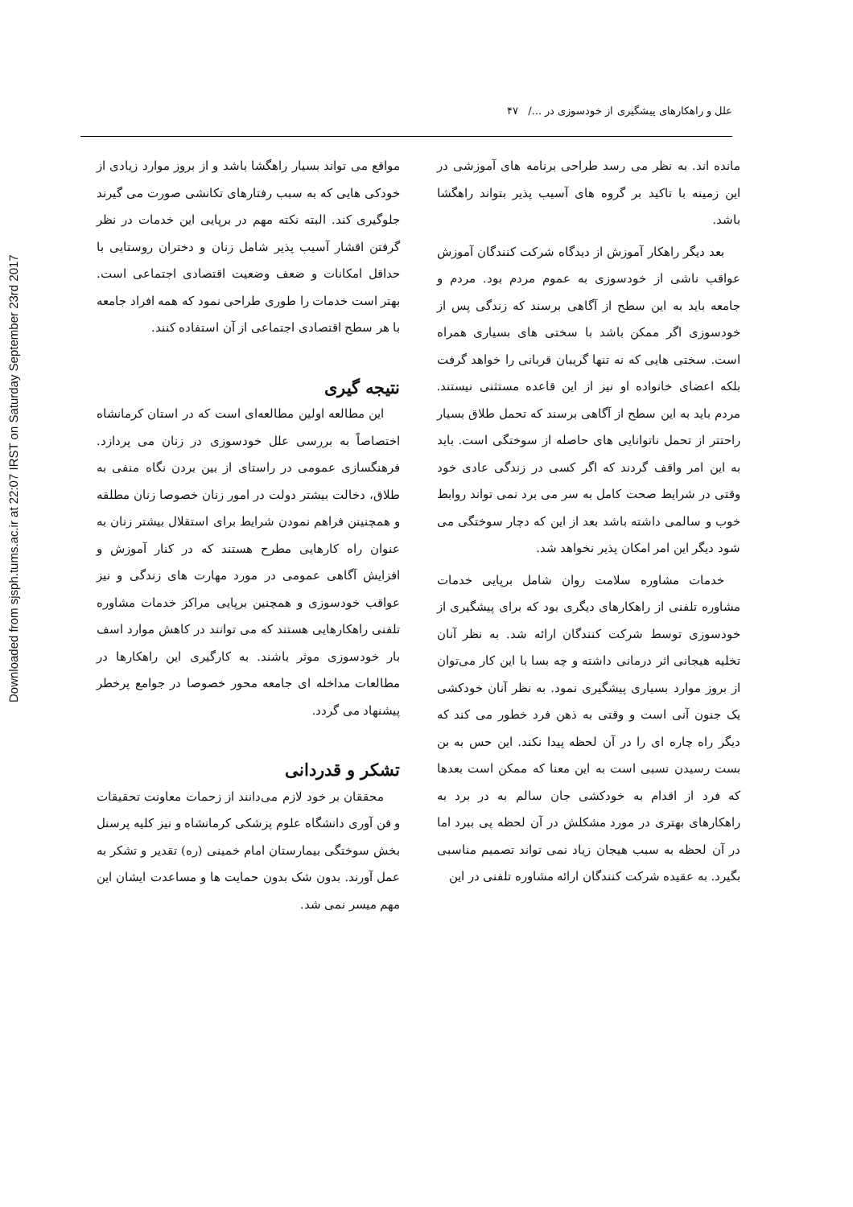Downloaded from sjsph.tums.ac.ir at 22:07 IRST on Saturday September 23rd 2017
علل و راهکارهای پیشگیری از خودسوزی در .../ ۴۷
مانده اند. به نظر می رسد طراحی برنامه های آموزشی در این زمینه با تاکید بر گروه های آسیب پذیر بتواند راهگشا باشد.
بعد دیگر راهکار آموزش از دیدگاه شرکت کنندگان آموزش عواقب ناشی از خودسوزی به عموم مردم بود. مردم و جامعه باید به این سطح از آگاهی برسند که زندگی پس از خودسوزی اگر ممکن باشد با سختی های بسیاری همراه است. سختی هایی که نه تنها گریبان قربانی را خواهد گرفت بلکه اعضای خانواده او نیز از این قاعده مستثنی نیستند. مردم باید به این سطح از آگاهی برسند که تحمل طلاق بسیار راحتتر از تحمل ناتوانایی های حاصله از سوختگی است. باید به این امر واقف گردند که اگر کسی در زندگی عادی خود وقتی در شرایط صحت کامل به سر می برد نمی تواند روابط خوب و سالمی داشته باشد بعد از این که دچار سوختگی می شود دیگر این امر امکان پذیر نخواهد شد.
خدمات مشاوره سلامت روان شامل برپایی خدمات مشاوره تلفنی از راهکارهای دیگری بود که برای پیشگیری از خودسوزی توسط شرکت کنندگان ارائه شد. به نظر آنان تخلیه هیجانی اثر درمانی داشته و چه بسا با این کار می‌توان از بروز موارد بسیاری پیشگیری نمود. به نظر آنان خودکشی یک جنون آنی است و وقتی به ذهن فرد خطور می کند که دیگر راه چاره ای را در آن لحظه پیدا نکند. این حس به بن بست رسیدن نسبی است به این معنا که ممکن است بعدها که فرد از اقدام به خودکشی جان سالم به در برد به راهکارهای بهتری در مورد مشکلش در آن لحظه پی ببرد اما در آن لحظه به سبب هیجان زیاد نمی تواند تصمیم مناسبی بگیرد. به عقیده شرکت کنندگان ارائه مشاوره تلفنی در این
مواقع می تواند بسیار راهگشا باشد و از بروز موارد زیادی از خودکی هایی که به سبب رفتارهای تکانشی صورت می گیرند جلوگیری کند. البته نکته مهم در برپایی این خدمات در نظر گرفتن اقشار آسیب پذیر شامل زنان و دختران روستایی با حداقل امکانات و ضعف وضعیت اقتصادی اجتماعی است. بهتر است خدمات را طوری طراحی نمود که همه افراد جامعه با هر سطح اقتصادی اجتماعی از آن استفاده کنند.
نتیجه گیری
این مطالعه اولین مطالعه‌ای است که در استان کرمانشاه اختصاصاً به بررسی علل خودسوزی در زنان می پردازد. فرهنگسازی عمومی در راستای از بین بردن نگاه منفی به طلاق، دخالت بیشتر دولت در امور زنان خصوصا زنان مطلقه و همچنینن فراهم نمودن شرایط برای استقلال بیشتر زنان به عنوان راه کارهایی مطرح هستند که در کنار آموزش و افزایش آگاهی عمومی در مورد مهارت های زندگی و نیز عواقب خودسوزی و همچنین برپایی مراکز خدمات مشاوره تلفنی راهکارهایی هستند که می توانند در کاهش موارد اسف بار خودسوزی موثر باشند. به کارگیری این راهکارها در مطالعات مداخله ای جامعه محور خصوصا در جوامع پرخطر پیشنهاد می گردد.
تشکر و قدردانی
محققان بر خود لازم می‌دانند از زحمات معاونت تحقیقات و فن آوری دانشگاه علوم پزشکی کرمانشاه و نیز کلیه پرسنل بخش سوختگی بیمارستان امام خمینی (ره) تقدیر و تشکر به عمل آورند. بدون شک بدون حمایت ها و مساعدت ایشان این مهم میسر نمی شد.